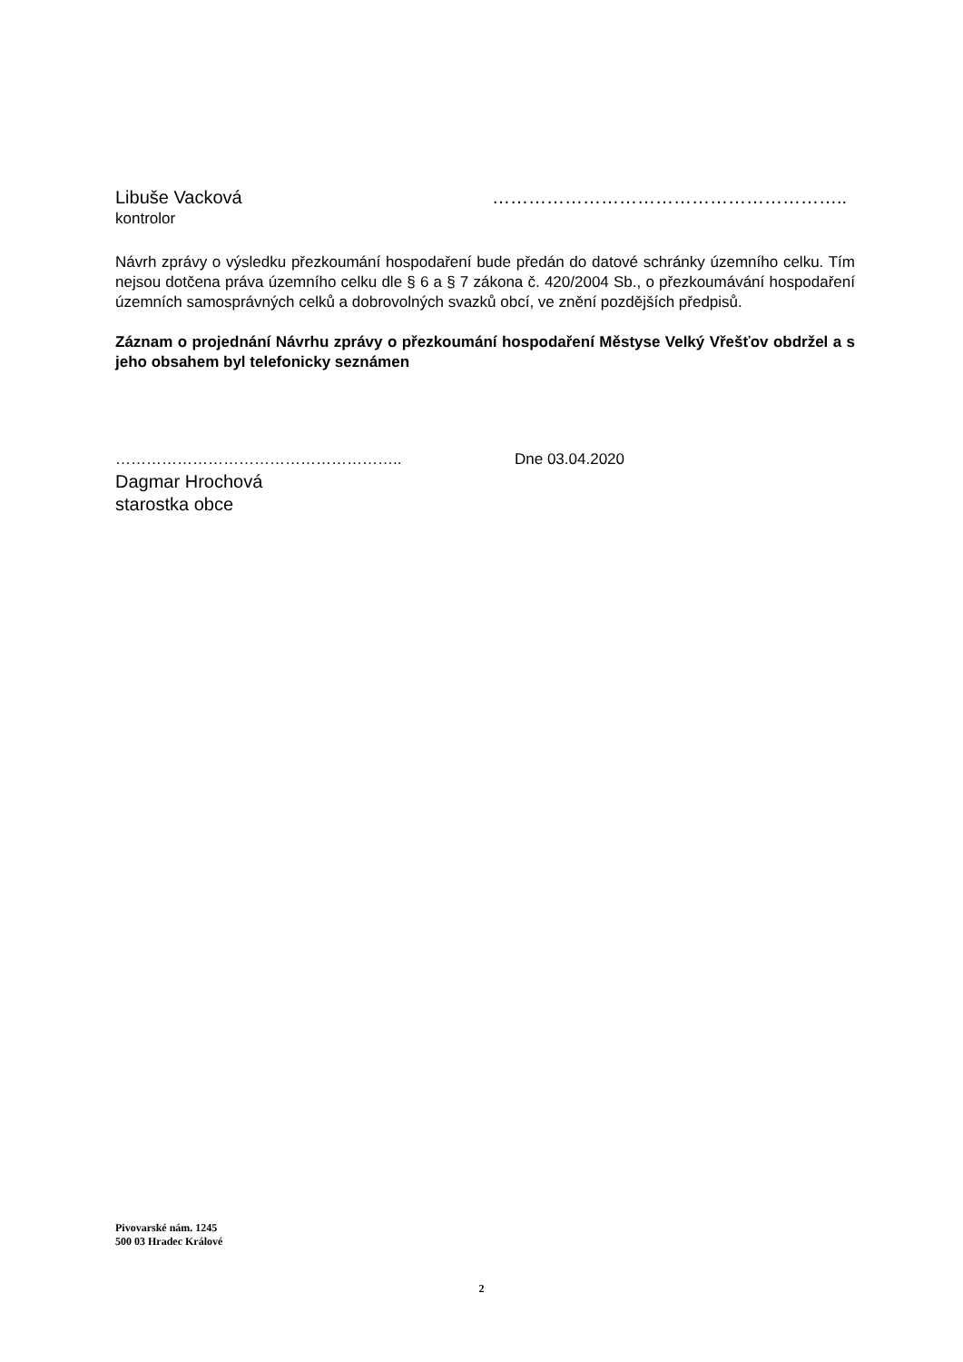Libuše Vacková …………………………………………………..
kontrolor
Návrh zprávy o výsledku přezkoumání hospodaření bude předán do datové schránky územního celku. Tím nejsou dotčena práva územního celku dle § 6 a § 7 zákona č. 420/2004 Sb., o přezkoumávání hospodaření územních samosprávných celků a dobrovolných svazků obcí, ve znění pozdějších předpisů.
Záznam o projednání Návrhu zprávy o přezkoumání hospodaření Městyse Velký Vřešťov obdržel a s jeho obsahem byl telefonicky seznámen
……………………………………………….. Dne 03.04.2020
Dagmar Hrochová
starostka obce
Pivovarské nám. 1245
500 03 Hradec Králové
2